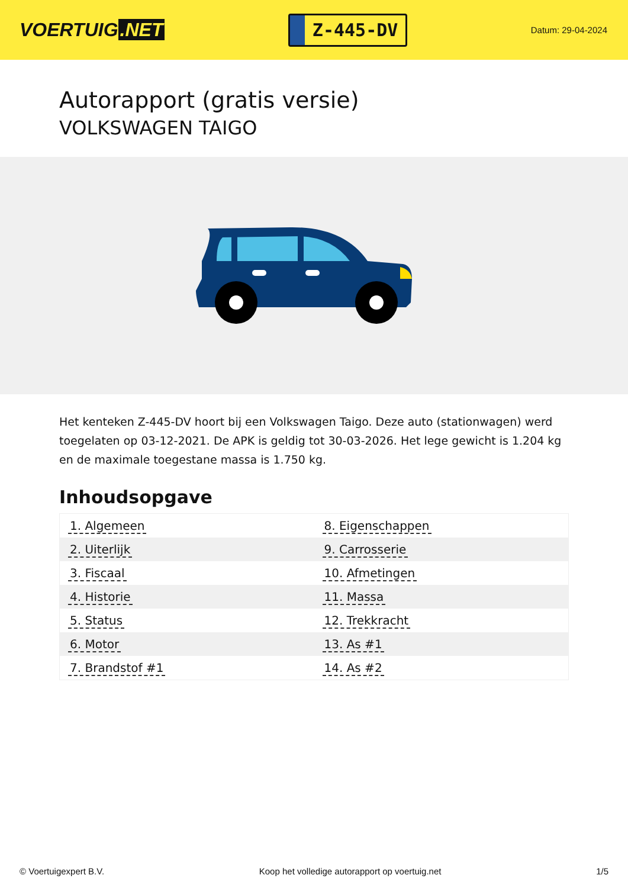VOERTUIG.NET
Z-445-DV
Datum: 29-04-2024
Autorapport (gratis versie)
VOLKSWAGEN TAIGO
Het kenteken Z-445-DV hoort bij een Volkswagen Taigo. Deze auto (stationwagen) werd toegelaten op 03-12-2021. De APK is geldig tot 30-03-2026. Het lege gewicht is 1.204 kg en de maximale toegestane massa is 1.750 kg.
Inhoudsopgave
| 1. Algemeen | 8. Eigenschappen |
| 2. Uiterlijk | 9. Carrosserie |
| 3. Fiscaal | 10. Afmetingen |
| 4. Historie | 11. Massa |
| 5. Status | 12. Trekkracht |
| 6. Motor | 13. As #1 |
| 7. Brandstof #1 | 14. As #2 |
© Voertuigexpert B.V. Koop het volledige autorapport op voertuig.net 1/5